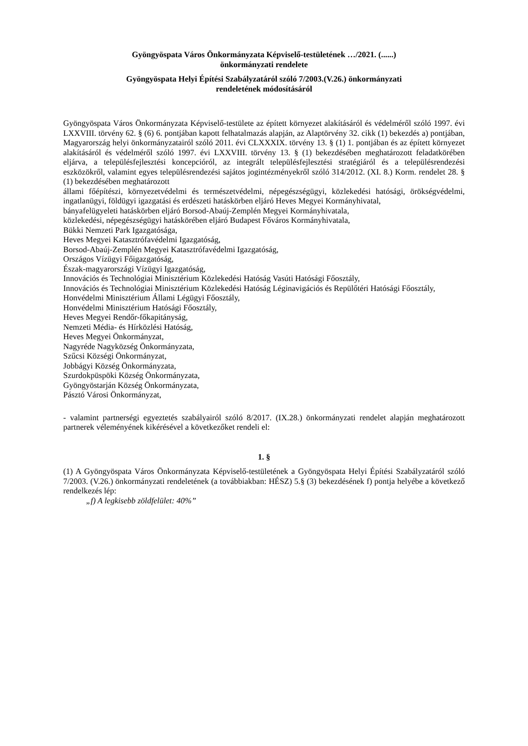Gyöngyöspata Város Önkormányzata Képviselő-testületének …/2021. (......)
önkormányzati rendelete
Gyöngyöspata Helyi Építési Szabályzatáról szóló 7/2003.(V.26.) önkormányzati
rendeletének módosításáról
Gyöngyöspata Város Önkormányzata Képviselő-testülete az épített környezet alakításáról és védelméről szóló 1997. évi LXXVIII. törvény 62. § (6) 6. pontjában kapott felhatalmazás alapján, az Alaptörvény 32. cikk (1) bekezdés a) pontjában, Magyarország helyi önkormányzatairól szóló 2011. évi CLXXXIX. törvény 13. § (1) 1. pontjában és az épített környezet alakításáról és védelméről szóló 1997. évi LXXVIII. törvény 13. § (1) bekezdésében meghatározott feladatkörében eljárva, a településfejlesztési koncepcióról, az integrált településfejlesztési stratégiáról és a településrendezési eszközökről, valamint egyes településrendezési sajátos jogintézményekről szóló 314/2012. (XI. 8.) Korm. rendelet 28. § (1) bekezdésében meghatározott
állami főépítészi, környezetvédelmi és természetvédelmi, népegészségügyi, közlekedési hatósági, örökségvédelmi, ingatlanügyi, földügyi igazgatási és erdészeti hatáskörben eljáró Heves Megyei Kormányhivatal,
bányafelügyeleti hatáskörben eljáró Borsod-Abaúj-Zemplén Megyei Kormányhivatala,
közlekedési, népegészségügyi hatáskörében eljáró Budapest Főváros Kormányhivatala,
Bükki Nemzeti Park Igazgatósága,
Heves Megyei Katasztrófavédelmi Igazgatóság,
Borsod-Abaúj-Zemplén Megyei Katasztrófavédelmi Igazgatóság,
Országos Vízügyi Főigazgatóság,
Észak-magyarországi Vízügyi Igazgatóság,
Innovációs és Technológiai Minisztérium Közlekedési Hatóság Vasúti Hatósági Főosztály,
Innovációs és Technológiai Minisztérium Közlekedési Hatóság Léginavigációs és Repülőtéri Hatósági Főosztály,
Honvédelmi Minisztérium Állami Légügyi Főosztály,
Honvédelmi Minisztérium Hatósági Főosztály,
Heves Megyei Rendőr-főkapitányság,
Nemzeti Média- és Hírközlési Hatóság,
Heves Megyei Önkormányzat,
Nagyréde Nagyközség Önkormányzata,
Szűcsi Községi Önkormányzat,
Jobbágyi Község Önkormányzata,
Szurdokpüspöki Község Önkormányzata,
Gyöngyöstarján Község Önkormányzata,
Pásztó Városi Önkormányzat,
- valamint partnerségi egyeztetés szabályairól szóló 8/2017. (IX.28.) önkormányzati rendelet alapján meghatározott partnerek véleményének kikérésével a következőket rendeli el:
1. §
(1) A Gyöngyöspata Város Önkormányzata Képviselő-testületének a Gyöngyöspata Helyi Építési Szabályzatáról szóló 7/2003. (V.26.) önkormányzati rendeletének (a továbbiakban: HÉSZ) 5.§ (3) bekezdésének f) pontja helyébe a következő rendelkezés lép:
„f) A legkisebb zöldfelület: 40%”